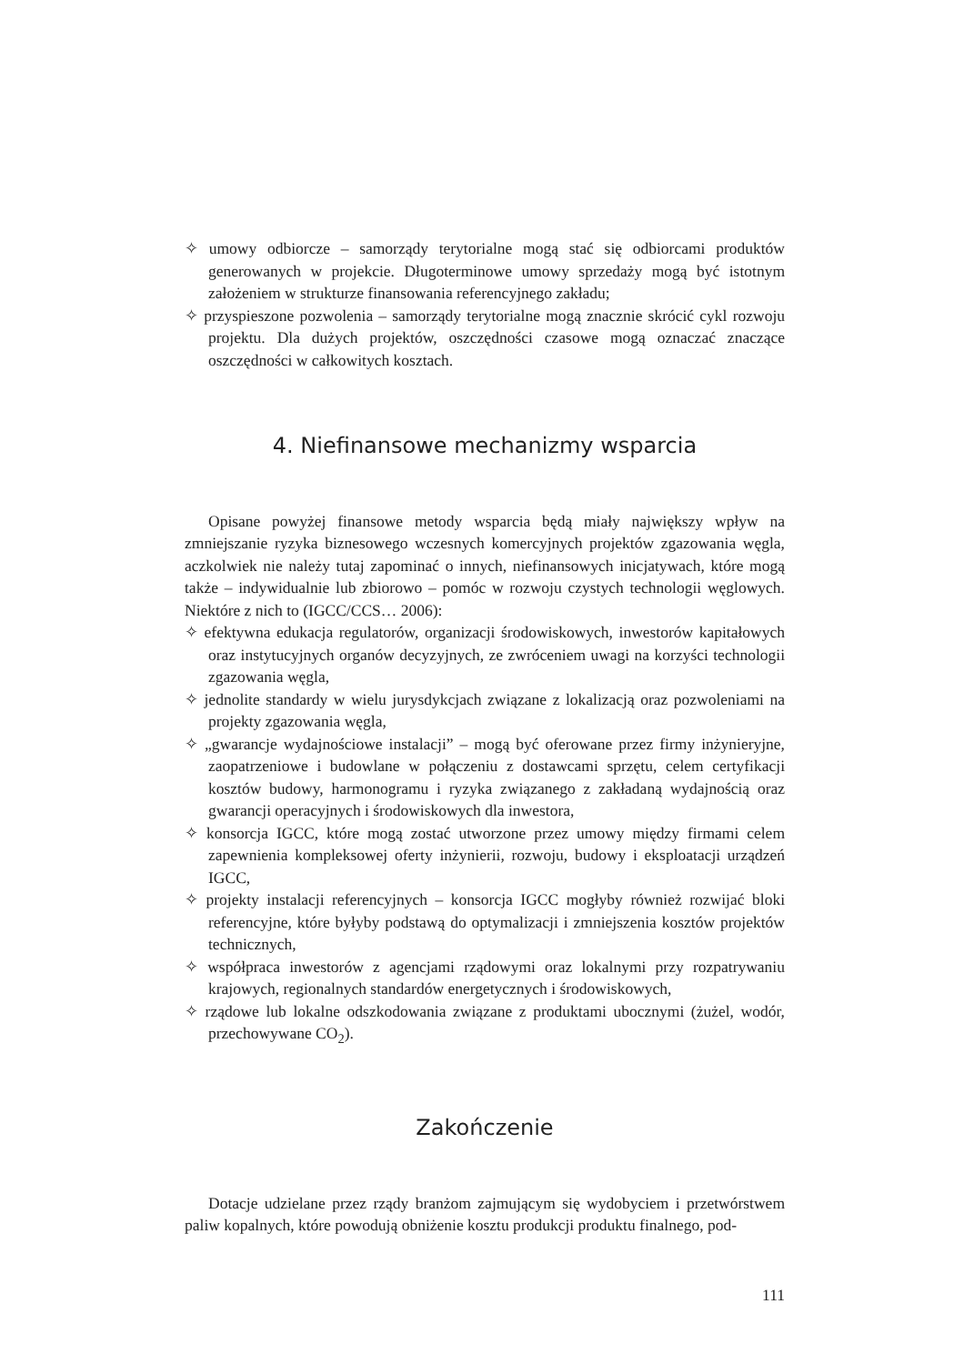✧ umowy odbiorcze – samorządy terytorialne mogą stać się odbiorcami produktów generowanych w projekcie. Długoterminowe umowy sprzedaży mogą być istotnym założeniem w strukturze finansowania referencyjnego zakładu;
✧ przyspieszone pozwolenia – samorządy terytorialne mogą znacznie skrócić cykl rozwoju projektu. Dla dużych projektów, oszczędności czasowe mogą oznaczać znaczące oszczędności w całkowitych kosztach.
4. Niefinansowe mechanizmy wsparcia
Opisane powyżej finansowe metody wsparcia będą miały największy wpływ na zmniejszanie ryzyka biznesowego wczesnych komercyjnych projektów zgazowania węgla, aczkolwiek nie należy tutaj zapominać o innych, niefinansowych inicjatywach, które mogą także – indywidualnie lub zbiorowo – pomóc w rozwoju czystych technologii węglowych. Niektóre z nich to (IGCC/CCS… 2006):
✧ efektywna edukacja regulatorów, organizacji środowiskowych, inwestorów kapitałowych oraz instytucyjnych organów decyzyjnych, ze zwróceniem uwagi na korzyści technologii zgazowania węgla,
✧ jednolite standardy w wielu jurysdykcjach związane z lokalizacją oraz pozwoleniami na projekty zgazowania węgla,
✧ „gwarancje wydajnościowe instalacji” – mogą być oferowane przez firmy inżynieryjne, zaopatrzeniowe i budowlane w połączeniu z dostawcami sprzętu, celem certyfikacji kosztów budowy, harmonogramu i ryzyka związanego z zakładaną wydajnością oraz gwarancji operacyjnych i środowiskowych dla inwestora,
✧ konsorcja IGCC, które mogą zostać utworzone przez umowy między firmami celem zapewnienia kompleksowej oferty inżynierii, rozwoju, budowy i eksploatacji urządzeń IGCC,
✧ projekty instalacji referencyjnych – konsorcja IGCC mogłyby również rozwijać bloki referencyjne, które byłyby podstawą do optymalizacji i zmniejszenia kosztów projektów technicznych,
✧ współpraca inwestorów z agencjami rządowymi oraz lokalnymi przy rozpatrywaniu krajowych, regionalnych standardów energetycznych i środowiskowych,
✧ rządowe lub lokalne odszkodowania związane z produktami ubocznymi (żużel, wodór, przechowywane CO<sub>2</sub>).
Zakończenie
Dotacje udzielane przez rządy branżom zajmującym się wydobyciem i przetwórstwem paliw kopalnych, które powodują obniżenie kosztu produkcji produktu finalnego, pod-
111